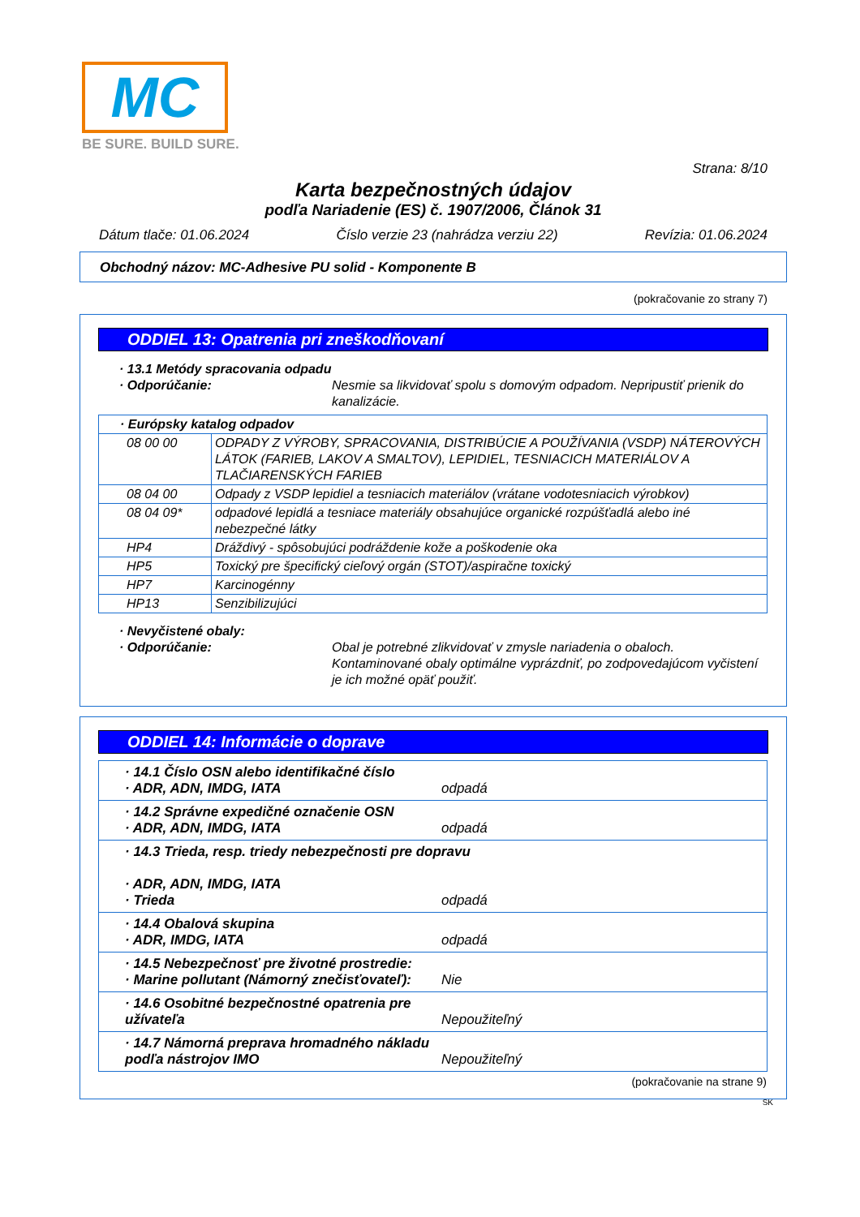MC
BE SURE. BUILD SURE.
Strana: 8/10
Karta bezpečnostných údajov
podľa Nariadenie (ES) č. 1907/2006, Článok 31
Dátum tlače: 01.06.2024 Číslo verzie 23 (nahrádza verziu 22) Revízia: 01.06.2024
Obchodný názov: MC-Adhesive PU solid - Komponente B
(pokračovanie zo strany 7)
ODDIEL 13: Opatrenia pri zneškodňovaní
· 13.1 Metódy spracovania odpadu
· Odporúčanie: Nesmie sa likvidovať spolu s domovým odpadom. Nepripustiť prienik do kanalizácie.
| · Európsky katalog odpadov | |
| 08 00 00 | ODPADY Z VÝROBY, SPRACOVANIA, DISTRIBÚCIE A POUŽÍVANIA (VSDP) NÁTEROVÝCH LÁTOK (FARIEB, LAKOV A SMALTOV), LEPIDIEL, TESNIACICH MATERIÁLOV A TLAČIARENSKÝCH FARIEB |
| 08 04 00 | Odpady z VSDP lepidiel a tesniacich materiálov (vrátane vodotesniacich výrobkov) |
| 08 04 09* | odpadové lepidlá a tesniace materiály obsahujúce organické rozpúšťadlá alebo iné nebezpečné látky |
| HP4 | Dráždivý - spôsobujúci podráždenie kože a poškodenie oka |
| HP5 | Toxický pre špecifický cieľový orgán (STOT)/aspiračne toxický |
| HP7 | Karcinogénny |
| HP13 | Senzibilizujúci |
· Nevyčistené obaly:
· Odporúčanie: Obal je potrebné zlikvidovať v zmysle nariadenia o obaloch. Kontaminované obaly optimálne vyprázdniť, po zodpovedajúcom vyčistení je ich možné opäť použiť.
ODDIEL 14: Informácie o doprave
| · 14.1 Číslo OSN alebo identifikačné číslo · ADR, ADN, IMDG, IATA odpadá |
| · 14.2 Správne expedičné označenie OSN · ADR, ADN, IMDG, IATA odpadá |
| · 14.3 Trieda, resp. triedy nebezpečnosti pre dopravu · ADR, ADN, IMDG, IATA · Trieda odpadá |
| · 14.4 Obalová skupina · ADR, IMDG, IATA odpadá |
| · 14.5 Nebezpečnosť pre životné prostredie: · Marine pollutant (Námorný znečisťovateľ): Nie |
| · 14.6 Osobitné bezpečnostné opatrenia pre užívateľa Nepoužiteľný |
| · 14.7 Námorná preprava hromadného nákladu podľa nástrojov IMO Nepoužiteľný |
(pokračovanie na strane 9)
SK